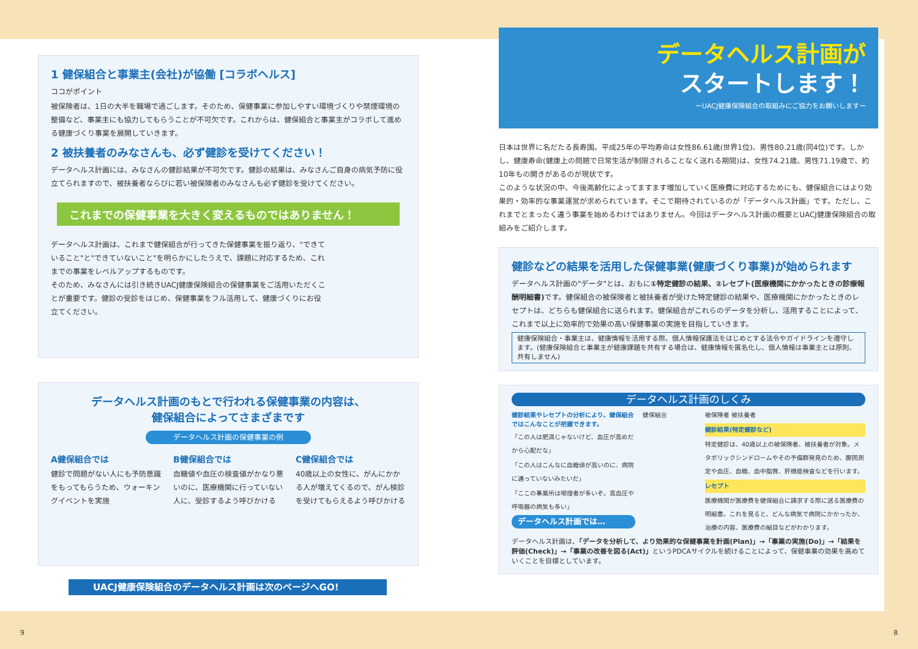1 健保組合と事業主(会社)が協働 [コラボヘルス]
ココがポイント
被保険者は、1日の大半を職場で過ごします。そのため、保健事業に参加しやすい環境づくりや禁煙環境の整備など、事業主にも協力してもらうことが不可欠です。これからは、健保組合と事業主がコラボして進める健康づくり事業を展開していきます。
2 被扶養者のみなさんも、必ず健診を受けてください！
データヘルス計画には、みなさんの健診結果が不可欠です。健診の結果は、みなさんご自身の病気予防に役立てられますので、被扶養者ならびに若い被保険者のみなさんも必ず健診を受けてください。
これまでの保健事業を大きく変えるものではありません！
データヘルス計画は、これまで健保組合が行ってきた保健事業を振り返り、"できていること"と"できていないこと"を明らかにしたうえで、課題に対応するため、これまでの事業をレベルアップするものです。
そのため、みなさんには引き続きUACJ健康保険組合の保健事業をご活用いただくことが重要です。健診の受診をはじめ、保健事業をフル活用して、健康づくりにお役立てください。
データヘルス計画のもとで行われる保健事業の内容は、
健保組合によってさまざまです
データヘルス計画の保健事業の例
A健保組合では
健診で問題がない人にも予防意識をもってもらうため、ウォーキングイベントを実施
B健保組合では
血糖値や血圧の検査値がかなり悪いのに、医療機関に行っていない人に、受診するよう呼びかける
C健保組合では
40歳以上の女性に、がんにかかる人が増えてくるので、がん検診を受けてもらえるよう呼びかける
UACJ健康保険組合のデータヘルス計画は次のページへGO!
データヘルス計画が
スタートします！
ーUACJ健康保険組合の取組みにご協力をお願いしますー
日本は世界に名だたる長寿国。平成25年の平均寿命は女性86.61歳(世界1位)、男性80.21歳(同4位)です。しかし、健康寿命(健康上の問題で日常生活が制限されることなく送れる期間)は、女性74.21歳、男性71.19歳で、約10年もの開きがあるのが現状です。
このような状況の中、今後高齢化によってますます増加していく医療費に対応するためにも、健保組合にはより効果的・効率的な事業運営が求められています。そこで期待されているのが「データヘルス計画」です。ただし、これまでとまったく違う事業を始めるわけではありません。今回はデータヘルス計画の概要とUACJ健康保険組合の取組みをご紹介します。
健診などの結果を活用した保健事業(健康づくり事業)が始められます
データヘルス計画の"データ"とは、おもに①特定健診の結果、②レセプト(医療機関にかかったときの診療報酬明細書) です。健保組合の被保険者と被扶養者が受けた特定健診の結果や、医療機関にかかったときのレセプトは、どちらも健保組合に送られます。健保組合がこれらのデータを分析し、活用することによって、これまで以上に効率的で効果の高い保健事業の実施を目指していきます。
健康保険組合・事業主は、健康情報を活用する際、個人情報保護法をはじめとする法令やガイドラインを遵守します。(健康保険組合と事業主が健康課題を共有する場合は、健康情報を匿名化し、個人情報は事業主とは原則、共有しません)
データヘルス計画のしくみ
健診結果やレセプトの分析により、健保組合ではこんなことが把握できます。
「この人は肥満じゃないけど、血圧が高めだから心配だな」
「この人はこんなに血糖値が高いのに、病院に通っていないみたいだ」
「ここの事業所は喫煙者が多いぞ。高血圧や呼吸器の病気も多い」
データヘルス計画では…
健保組合 被保険者 被扶養者
健診結果(特定健診など)
特定健診は、40歳以上の被保険者、被扶養者が対象。メタボリックシンドロームやその予備群発見のため、腹囲測定や血圧、血糖、血中脂質、肝機能検査などを行います。
レセプト
医療機関が医療費を健保組合に請求する際に送る医療費の明細書。これを見ると、どんな病気で病院にかかったか、治療の内容、医療費の細目などがわかります。
データヘルス計画は、「データを分析して、より効果的な保健事業を計画(Plan)」→「事業の実施(Do)」→「結果を評価(Check)」→「事業の改善を図る(Act)」というPDCAサイクルを続けることによって、保健事業の効果を高めていくことを目標としています。
9 8